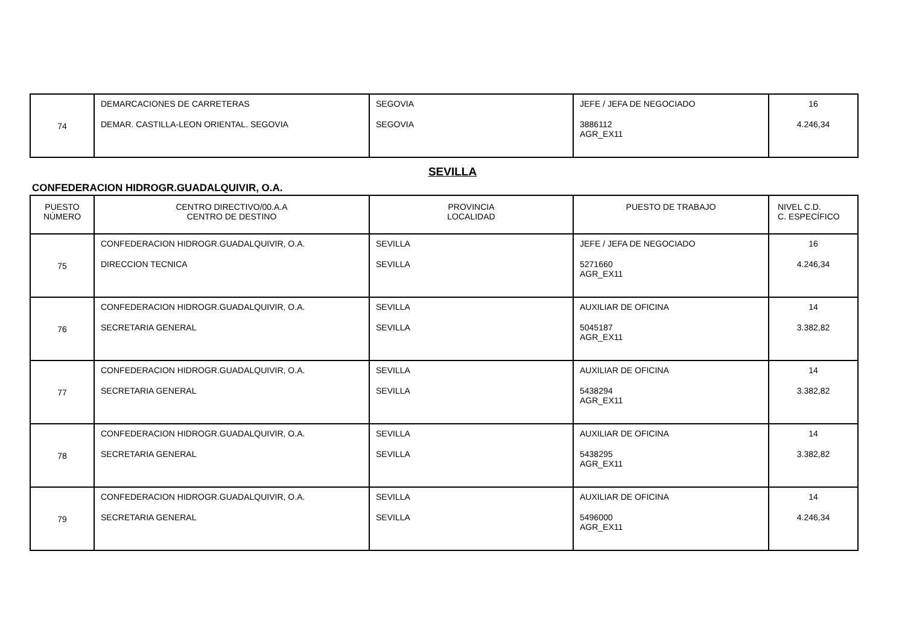| 74 | DEMARCACIONES DE CARRETERAS DEMAR. CASTILLA-LEON ORIENTAL. SEGOVIA | SEGOVIA SEGOVIA | JEFE / JEFA DE NEGOCIADO 3886112 AGR_EX11 | 16 4.246,34 |
SEVILLA
CONFEDERACION HIDROGR.GUADALQUIVIR, O.A.
| PUESTO NÚMERO | CENTRO DIRECTIVO/00.A.A CENTRO DE DESTINO | PROVINCIA LOCALIDAD | PUESTO DE TRABAJO | NIVEL C.D. C. ESPECÍFICO |
| 75 | CONFEDERACION HIDROGR.GUADALQUIVIR, O.A. DIRECCION TECNICA | SEVILLA SEVILLA | JEFE / JEFA DE NEGOCIADO 5271660 AGR_EX11 | 16 4.246,34 |
| 76 | CONFEDERACION HIDROGR.GUADALQUIVIR, O.A. SECRETARIA GENERAL | SEVILLA SEVILLA | AUXILIAR DE OFICINA 5045187 AGR_EX11 | 14 3.382,82 |
| 77 | CONFEDERACION HIDROGR.GUADALQUIVIR, O.A. SECRETARIA GENERAL | SEVILLA SEVILLA | AUXILIAR DE OFICINA 5438294 AGR_EX11 | 14 3.382,82 |
| 78 | CONFEDERACION HIDROGR.GUADALQUIVIR, O.A. SECRETARIA GENERAL | SEVILLA SEVILLA | AUXILIAR DE OFICINA 5438295 AGR_EX11 | 14 3.382,82 |
| 79 | CONFEDERACION HIDROGR.GUADALQUIVIR, O.A. SECRETARIA GENERAL | SEVILLA SEVILLA | AUXILIAR DE OFICINA 5496000 AGR_EX11 | 14 4.246,34 |